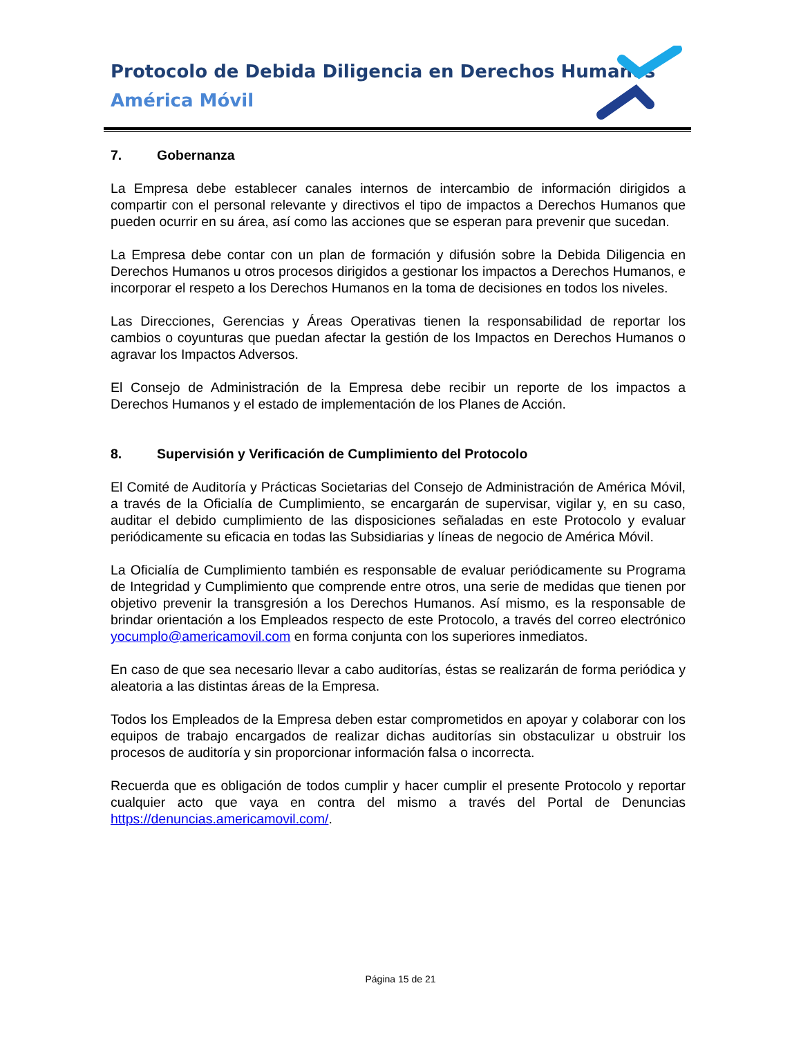Protocolo de Debida Diligencia en Derechos Humanos
América Móvil
7. Gobernanza
La Empresa debe establecer canales internos de intercambio de información dirigidos a compartir con el personal relevante y directivos el tipo de impactos a Derechos Humanos que pueden ocurrir en su área, así como las acciones que se esperan para prevenir que sucedan.
La Empresa debe contar con un plan de formación y difusión sobre la Debida Diligencia en Derechos Humanos u otros procesos dirigidos a gestionar los impactos a Derechos Humanos, e incorporar el respeto a los Derechos Humanos en la toma de decisiones en todos los niveles.
Las Direcciones, Gerencias y Áreas Operativas tienen la responsabilidad de reportar los cambios o coyunturas que puedan afectar la gestión de los Impactos en Derechos Humanos o agravar los Impactos Adversos.
El Consejo de Administración de la Empresa debe recibir un reporte de los impactos a Derechos Humanos y el estado de implementación de los Planes de Acción.
8. Supervisión y Verificación de Cumplimiento del Protocolo
El Comité de Auditoría y Prácticas Societarias del Consejo de Administración de América Móvil, a través de la Oficialía de Cumplimiento, se encargarán de supervisar, vigilar y, en su caso, auditar el debido cumplimiento de las disposiciones señaladas en este Protocolo y evaluar periódicamente su eficacia en todas las Subsidiarias y líneas de negocio de América Móvil.
La Oficialía de Cumplimiento también es responsable de evaluar periódicamente su Programa de Integridad y Cumplimiento que comprende entre otros, una serie de medidas que tienen por objetivo prevenir la transgresión a los Derechos Humanos. Así mismo, es la responsable de brindar orientación a los Empleados respecto de este Protocolo, a través del correo electrónico yocumplo@americamovil.com en forma conjunta con los superiores inmediatos.
En caso de que sea necesario llevar a cabo auditorías, éstas se realizarán de forma periódica y aleatoria a las distintas áreas de la Empresa.
Todos los Empleados de la Empresa deben estar comprometidos en apoyar y colaborar con los equipos de trabajo encargados de realizar dichas auditorías sin obstaculizar u obstruir los procesos de auditoría y sin proporcionar información falsa o incorrecta.
Recuerda que es obligación de todos cumplir y hacer cumplir el presente Protocolo y reportar cualquier acto que vaya en contra del mismo a través del Portal de Denuncias https://denuncias.americamovil.com/.
Página 15 de 21